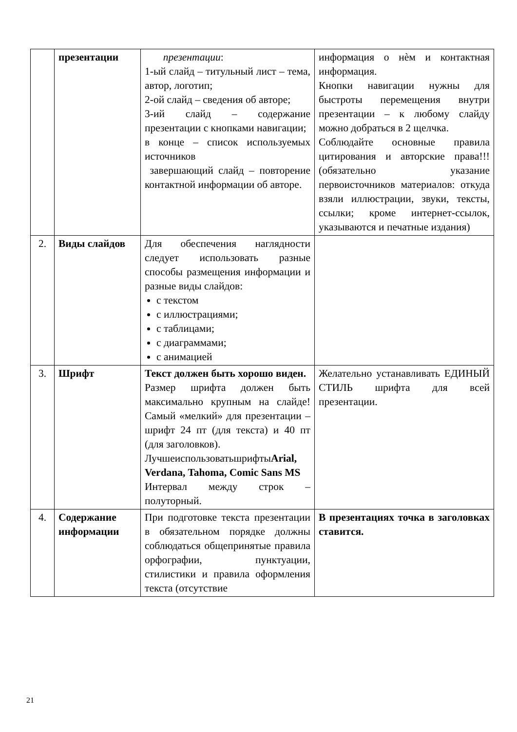| | презентации | презентации : 1-ый слайд – титульный лист – тема, автор, логотип; 2-ой слайд – сведения об авторе; 3-ий слайд – содержание презентации с кнопками навигации; в конце – список используемых источников завершающий слайд – повторение контактной информации об авторе. | информация о нѐм и контактная информация. Кнопки навигации нужны для быстроты перемещения внутри презентации – к любому слайду можно добраться в 2 щелчка. Соблюдайте основные правила цитирования и авторские права!!! (обязательно указание первоисточников материалов: откуда взяли иллюстрации, звуки, тексты, ссылки; кроме интернет-ссылок, указываются и печатные издания) |
| 2. | Виды слайдов | Для обеспечения наглядности следует использовать разные способы размещения информации и разные виды слайдов: с текстом с иллюстрациями; с таблицами; с диаграммами; с анимацией | |
| 3. | Шрифт | Текст должен быть хорошо виден. Размер шрифта должен быть максимально крупным на слайде! Самый «мелкий» для презентации – шрифт 24 пт (для текста) и 40 пт (для заголовков). Лучшеиспользоватьшрифты Arial, Verdana, Tahoma, Comic Sans MS Интервал между строк – полуторный. | Желательно устанавливать ЕДИНЫЙ СТИЛЬ шрифта для всей презентации. |
| 4. | Содержание информации | При подготовке текста презентации в обязательном порядке должны соблюдаться общепринятые правила орфографии, пунктуации, стилистики и правила оформления текста (отсутствие | В презентациях точка в заголовках ставится. |
21